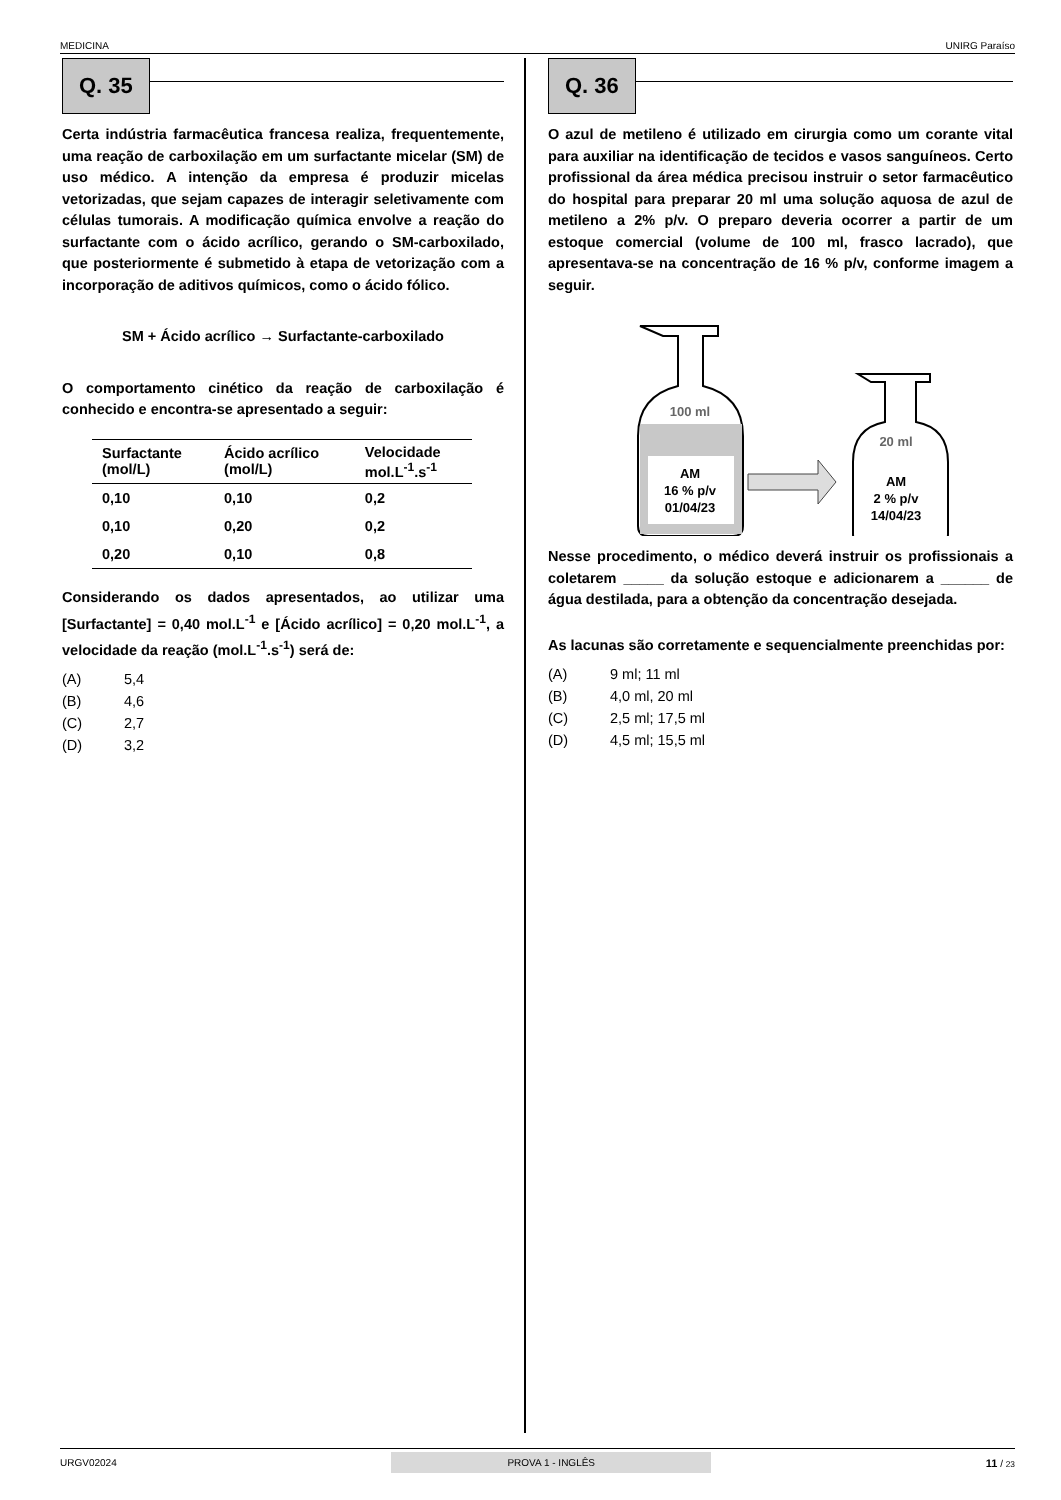MEDICINA UNIRG Paraíso
Q. 35
Certa indústria farmacêutica francesa realiza, frequentemente, uma reação de carboxilação em um surfactante micelar (SM) de uso médico. A intenção da empresa é produzir micelas vetorizadas, que sejam capazes de interagir seletivamente com células tumorais. A modificação química envolve a reação do surfactante com o ácido acrílico, gerando o SM-carboxilado, que posteriormente é submetido à etapa de vetorização com a incorporação de aditivos químicos, como o ácido fólico.
SM + Ácido acrílico → Surfactante-carboxilado
O comportamento cinético da reação de carboxilação é conhecido e encontra-se apresentado a seguir:
| Surfactante (mol/L) | Ácido acrílico (mol/L) | Velocidade mol.L<sup>-1</sup>.s<sup>-1</sup> |
| --- | --- | --- |
| 0,10 | 0,10 | 0,2 |
| 0,10 | 0,20 | 0,2 |
| 0,20 | 0,10 | 0,8 |
Considerando os dados apresentados, ao utilizar uma [Surfactante] = 0,40 mol.L<sup>-1</sup> e [Ácido acrílico] = 0,20 mol.L<sup>-1</sup>, a velocidade da reação (mol.L<sup>-1</sup>.s<sup>-1</sup>) será de:
(A) 5,4
(B) 4,6
(C) 2,7
(D) 3,2
Q. 36
O azul de metileno é utilizado em cirurgia como um corante vital para auxiliar na identificação de tecidos e vasos sanguíneos. Certo profissional da área médica precisou instruir o setor farmacêutico do hospital para preparar 20 ml uma solução aquosa de azul de metileno a 2% p/v. O preparo deveria ocorrer a partir de um estoque comercial (volume de 100 ml, frasco lacrado), que apresentava-se na concentração de 16 % p/v, conforme imagem a seguir.
100 ml
AM
16 % p/v
01/04/23
20 ml
AM
2 % p/v
14/04/23
Nesse procedimento, o médico deverá instruir os profissionais a coletarem _____ da solução estoque e adicionarem a ______ de água destilada, para a obtenção da concentração desejada.
As lacunas são corretamente e sequencialmente preenchidas por:
(A) 9 ml; 11 ml
(B) 4,0 ml, 20 ml
(C) 2,5 ml; 17,5 ml
(D) 4,5 ml; 15,5 ml
URGV02024 PROVA 1 - INGLÊS 11 / 23